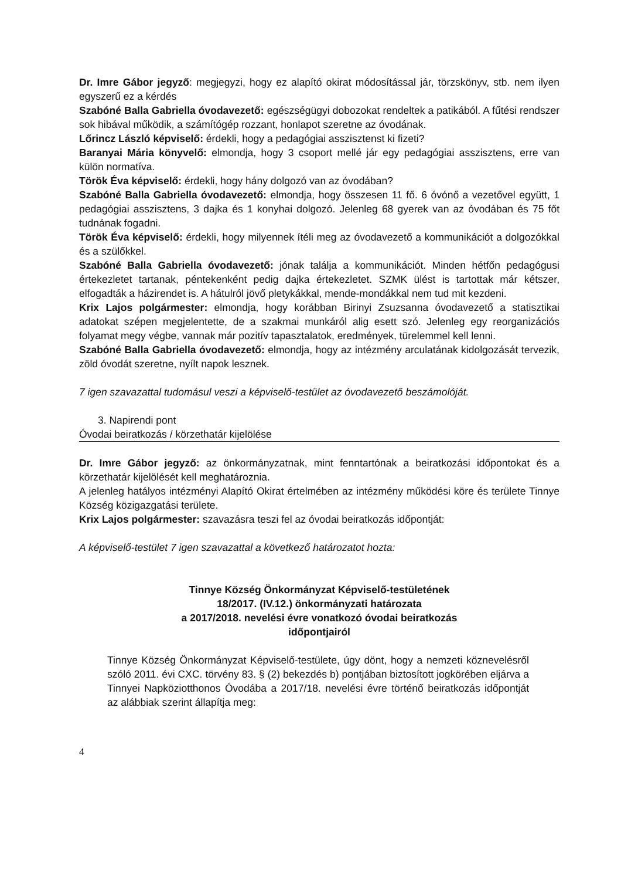Dr. Imre Gábor jegyző: megjegyzi, hogy ez alapító okirat módosítással jár, törzskönyv, stb. nem ilyen egyszerű ez a kérdés
Szabóné Balla Gabriella óvodavezető: egészségügyi dobozokat rendeltek a patikából. A fűtési rendszer sok hibával működik, a számítógép rozzant, honlapot szeretne az óvodának.
Lőrincz László képviselő: érdekli, hogy a pedagógiai asszisztenst ki fizeti?
Baranyai Mária könyvelő: elmondja, hogy 3 csoport mellé jár egy pedagógiai asszisztens, erre van külön normatíva.
Török Éva képviselő: érdekli, hogy hány dolgozó van az óvodában?
Szabóné Balla Gabriella óvodavezető: elmondja, hogy összesen 11 fő. 6 óvónő a vezetővel együtt, 1 pedagógiai asszisztens, 3 dajka és 1 konyhai dolgozó. Jelenleg 68 gyerek van az óvodában és 75 főt tudnának fogadni.
Török Éva képviselő: érdekli, hogy milyennek ítéli meg az óvodavezető a kommunikációt a dolgozókkal és a szülőkkel.
Szabóné Balla Gabriella óvodavezető: jónak találja a kommunikációt. Minden hétfőn pedagógusi értekezletet tartanak, péntekenként pedig dajka értekezletet. SZMK ülést is tartottak már kétszer, elfogadták a házirendet is. A hátulról jövő pletykákkal, mende-mondákkal nem tud mit kezdeni.
Krix Lajos polgármester: elmondja, hogy korábban Birinyi Zsuzsanna óvodavezető a statisztikai adatokat szépen megjelentette, de a szakmai munkáról alig esett szó. Jelenleg egy reorganizációs folyamat megy végbe, vannak már pozitív tapasztalatok, eredmények, türelemmel kell lenni.
Szabóné Balla Gabriella óvodavezető: elmondja, hogy az intézmény arculatának kidolgozását tervezik, zöld óvodát szeretne, nyílt napok lesznek.
7 igen szavazattal tudomásul veszi a képviselő-testület az óvodavezető beszámolóját.
3. Napirendi pont
Óvodai beiratkozás / körzethatár kijelölése
Dr. Imre Gábor jegyző: az önkormányzatnak, mint fenntartónak a beiratkozási időpontokat és a körzethatár kijelölését kell meghatároznia.
A jelenleg hatályos intézményi Alapító Okirat értelmében az intézmény működési köre és területe Tinnye Község közigazgatási területe.
Krix Lajos polgármester: szavazásra teszi fel az óvodai beiratkozás időpontját:
A képviselő-testület 7 igen szavazattal a következő határozatot hozta:
Tinnye Község Önkormányzat Képviselő-testületének
18/2017. (IV.12.) önkormányzati határozata
a 2017/2018. nevelési évre vonatkozó óvodai beiratkozás
időpontjairól
Tinnye Község Önkormányzat Képviselő-testülete, úgy dönt, hogy a nemzeti köznevelésről szóló 2011. évi CXC. törvény 83. § (2) bekezdés b) pontjában biztosított jogkörében eljárva a Tinnyei Napköziotthonos Óvodába a 2017/18. nevelési évre történő beiratkozás időpontját az alábbiak szerint állapítja meg:
4